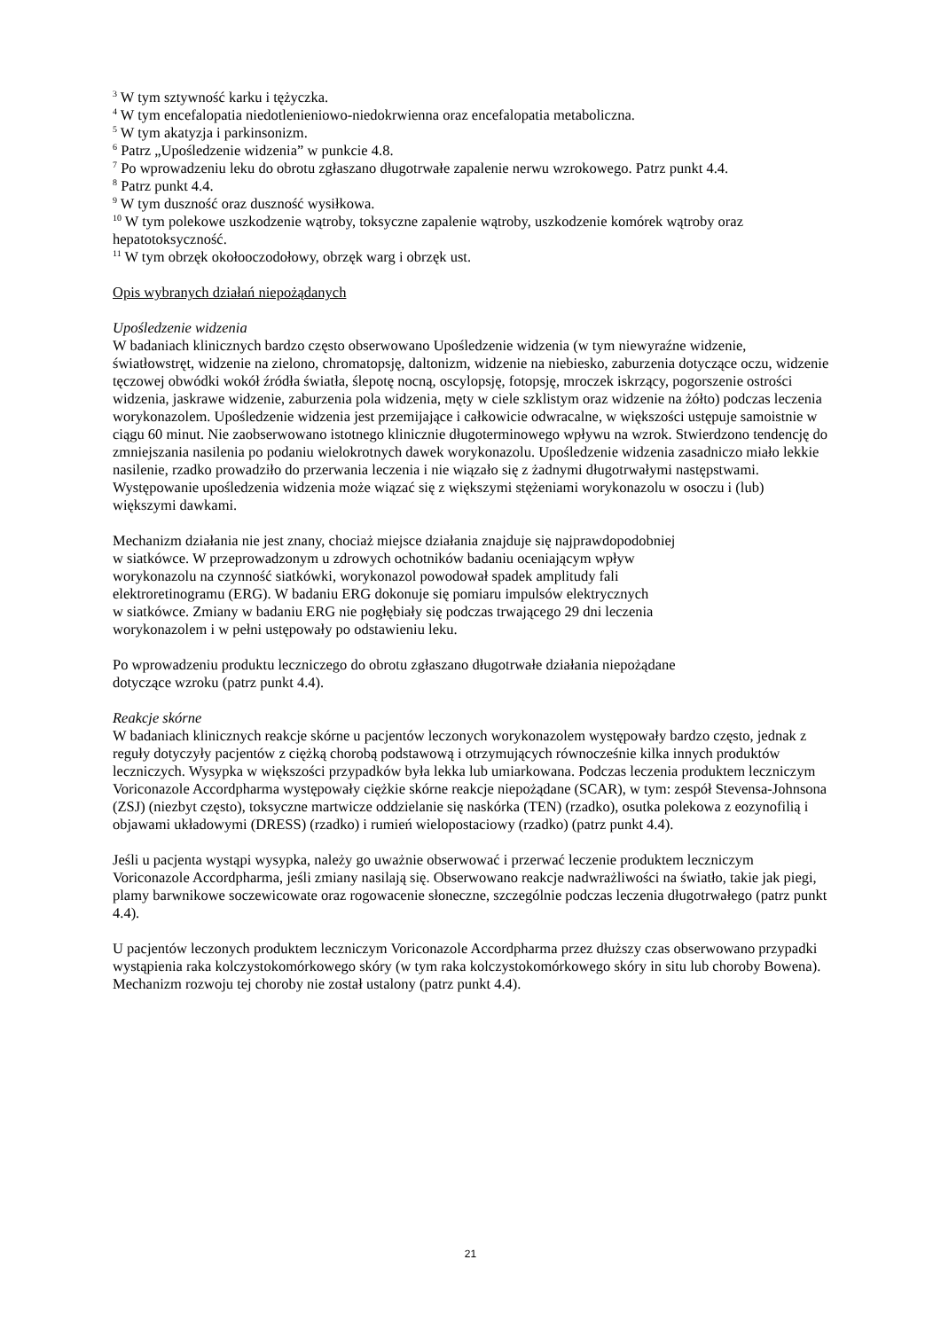<sup>3</sup> W tym sztywność karku i tężyczka.
<sup>4</sup> W tym encefalopatia niedotlenieniowo-niedokrwienna oraz encefalopatia metaboliczna.
<sup>5</sup> W tym akatyzja i parkinsonizm.
<sup>6</sup> Patrz „Upośledzenie widzenia” w punkcie 4.8.
<sup>7</sup> Po wprowadzeniu leku do obrotu zgłaszano długotrwałe zapalenie nerwu wzrokowego. Patrz punkt 4.4.
<sup>8</sup> Patrz punkt 4.4.
<sup>9</sup> W tym duszność oraz duszność wysiłkowa.
<sup>10</sup> W tym polekowe uszkodzenie wątroby, toksyczne zapalenie wątroby, uszkodzenie komórek wątroby oraz hepatotoksyczność.
<sup>11</sup> W tym obrzęk okołooczodołowy, obrzęk warg i obrzęk ust.
Opis wybranych działań niepożądanych
Upośledzenie widzenia
W badaniach klinicznych bardzo często obserwowano Upośledzenie widzenia (w tym niewyraźne widzenie, światłowstręt, widzenie na zielono, chromatopsję, daltonizm, widzenie na niebiesko, zaburzenia dotyczące oczu, widzenie tęczowej obwódki wokół źródła światła, ślepotę nocną, oscylopsję, fotopsję, mroczek iskrzący, pogorszenie ostrości widzenia, jaskrawe widzenie, zaburzenia pola widzenia, męty w ciele szklistym oraz widzenie na żółto) podczas leczenia worykonazolem. Upośledzenie widzenia jest przemijające i całkowicie odwracalne, w większości ustępuje samoistnie w ciągu 60 minut. Nie zaobserwowano istotnego klinicznie długoterminowego wpływu na wzrok. Stwierdzono tendencję do zmniejszania nasilenia po podaniu wielokrotnych dawek worykonazolu. Upośledzenie widzenia zasadniczo miało lekkie nasilenie, rzadko prowadziło do przerwania leczenia i nie wiązało się z żadnymi długotrwałymi następstwami. Występowanie upośledzenia widzenia może wiązać się z większymi stężeniami worykonazolu w osoczu i (lub) większymi dawkami.
Mechanizm działania nie jest znany, chociaż miejsce działania znajduje się najprawdopodobniej
w siatkówce. W przeprowadzonym u zdrowych ochotników badaniu oceniającym wpływ
worykonazolu na czynność siatkówki, worykonazol powodował spadek amplitudy fali
elektroretinogramu (ERG). W badaniu ERG dokonuje się pomiaru impulsów elektrycznych
w siatkówce. Zmiany w badaniu ERG nie pogłębiały się podczas trwającego 29 dni leczenia
worykonazolem i w pełni ustępowały po odstawieniu leku.
Po wprowadzeniu produktu leczniczego do obrotu zgłaszano długotrwałe działania niepożądane
dotyczące wzroku (patrz punkt 4.4).
Reakcje skórne
W badaniach klinicznych reakcje skórne u pacjentów leczonych worykonazolem występowały bardzo często, jednak z reguły dotyczyły pacjentów z ciężką chorobą podstawową i otrzymujących równocześnie kilka innych produktów leczniczych. Wysypka w większości przypadków była lekka lub umiarkowana. Podczas leczenia produktem leczniczym Voriconazole Accordpharma występowały ciężkie skórne reakcje niepożądane (SCAR), w tym: zespół Stevensa-Johnsona (ZSJ) (niezbyt często), toksyczne martwicze oddzielanie się naskórka (TEN) (rzadko), osutka polekowa z eozynofilią i objawami układowymi (DRESS) (rzadko) i rumień wielopostaciowy (rzadko) (patrz punkt 4.4).
Jeśli u pacjenta wystąpi wysypka, należy go uważnie obserwować i przerwać leczenie produktem leczniczym Voriconazole Accordpharma, jeśli zmiany nasilają się. Obserwowano reakcje nadwrażliwości na światło, takie jak piegi, plamy barwnikowe soczewicowate oraz rogowacenie słoneczne, szczególnie podczas leczenia długotrwałego (patrz punkt 4.4).
U pacjentów leczonych produktem leczniczym Voriconazole Accordpharma przez dłuższy czas obserwowano przypadki wystąpienia raka kolczystokomórkowego skóry (w tym raka kolczystokomórkowego skóry in situ lub choroby Bowena). Mechanizm rozwoju tej choroby nie został ustalony (patrz punkt 4.4).
21